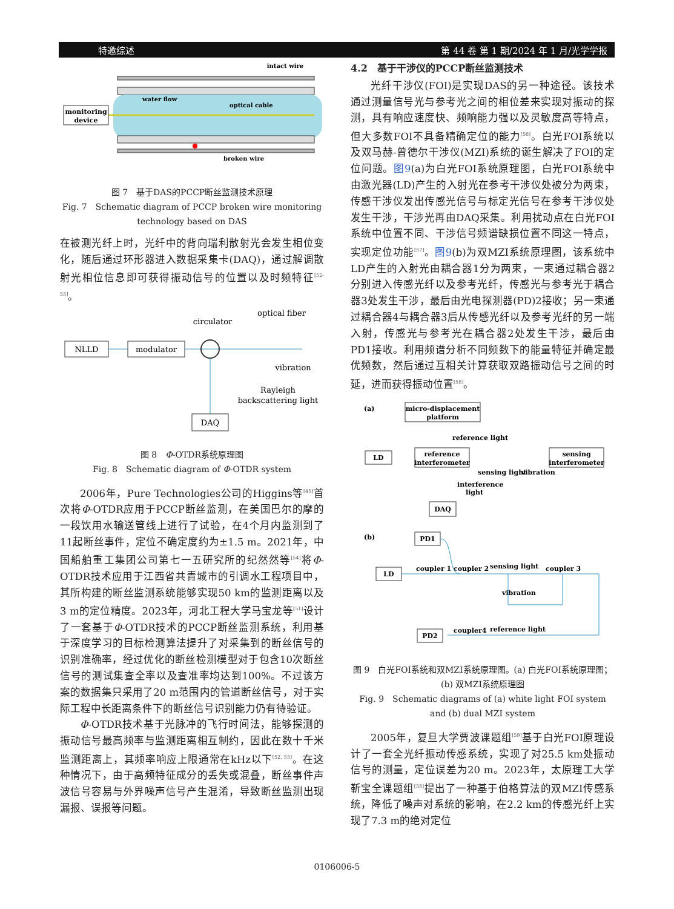特邀综述 第 44 卷 第 1 期/2024 年 1 月/光学学报
monitoring
device
intact wire
water flow
optical cable
broken wire
图 7　基于DAS的PCCP断丝监测技术原理
Fig. 7　Schematic diagram of PCCP broken wire monitoring technology based on DAS
在被测光纤上时，光纤中的背向瑞利散射光会发生相位变化，随后通过环形器进入数据采集卡(DAQ)，通过解调散射光相位信息即可获得振动信号的位置以及时频特征<sup>[52-53]</sup>。
NLLD
modulator
DAQ
circulator
optical fiber
vibration
Rayleigh
backscattering light
图 8　Φ-OTDR系统原理图
Fig. 8　Schematic diagram of Φ-OTDR system
2006年，Pure Technologies公司的Higgins等<sup>[45]</sup>首次将Φ-OTDR应用于PCCP断丝监测，在美国巴尔的摩的一段饮用水输送管线上进行了试验，在4个月内监测到了11起断丝事件，定位不确定度约为±1.5 m。2021年，中国船舶重工集团公司第七一五研究所的纪然然等<sup>[54]</sup>将Φ-OTDR技术应用于江西省共青城市的引调水工程项目中，其所构建的断丝监测系统能够实现50 km的监测距离以及3 m的定位精度。2023年，河北工程大学马宝龙等<sup>[51]</sup>设计了一套基于Φ-OTDR技术的PCCP断丝监测系统，利用基于深度学习的目标检测算法提升了对采集到的断丝信号的识别准确率，经过优化的断丝检测模型对于包含10次断丝信号的测试集查全率以及查准率均达到100%。不过该方案的数据集只采用了20 m范围内的管道断丝信号，对于实际工程中长距离条件下的断丝信号识别能力仍有待验证。
Φ-OTDR技术基于光脉冲的飞行时间法，能够探测的振动信号最高频率与监测距离相互制约，因此在数十千米监测距离上，其频率响应上限通常在kHz以下<sup>[52, 55]</sup>。在这种情况下，由于高频特征成分的丢失或混叠，断丝事件声波信号容易与外界噪声信号产生混淆，导致断丝监测出现漏报、误报等问题。
4.2　基于干涉仪的PCCP断丝监测技术
光纤干涉仪(FOI)是实现DAS的另一种途径。该技术通过测量信号光与参考光之间的相位差来实现对振动的探测，具有响应速度快、频响能力强以及灵敏度高等特点，但大多数FOI不具备精确定位的能力<sup>[56]</sup>。白光FOI系统以及双马赫-曾德尔干涉仪(MZI)系统的诞生解决了FOI的定位问题。图9(a)为白光FOI系统原理图，白光FOI系统中由激光器(LD)产生的入射光在参考干涉仪处被分为两束，传感干涉仪发出传感光信号与标定光信号在参考干涉仪处发生干涉，干涉光再由DAQ采集。利用扰动点在白光FOI系统中位置不同、干涉信号频谱缺损位置不同这一特点，实现定位功能<sup>[57]</sup>。图9(b)为双MZI系统原理图，该系统中LD产生的入射光由耦合器1分为两束，一束通过耦合器2分别进入传感光纤以及参考光纤，传感光与参考光于耦合器3处发生干涉，最后由光电探测器(PD)2接收；另一束通过耦合器4与耦合器3后从传感光纤以及参考光纤的另一端入射，传感光与参考光在耦合器2处发生干涉，最后由PD1接收。利用频谱分析不同频数下的能量特征并确定最优频数，然后通过互相关计算获取双路振动信号之间的时延，进而获得振动位置<sup>[58]</sup>。
(a)
micro-displacement
platform
reference light
LD
reference
interferometer
sensing
interferometer
sensing light
vibration
interference
light
DAQ
(b)
PD1
LD
coupler 1
coupler 2
sensing light
coupler 3
vibration
coupler4
reference light
PD2
图 9　白光FOI系统和双MZI系统原理图。(a) 白光FOI系统原理图；(b) 双MZI系统原理图
Fig. 9　Schematic diagrams of (a) white light FOI system and (b) dual MZI system
2005年，复旦大学贾波课题组<sup>[59]</sup>基于白光FOI原理设计了一套全光纤振动传感系统，实现了对25.5 km处振动信号的测量，定位误差为20 m。2023年，太原理工大学靳宝全课题组<sup>[58]</sup>提出了一种基于伯格算法的双MZI传感系统，降低了噪声对系统的影响，在2.2 km的传感光纤上实现了7.3 m的绝对定位
0106006-5